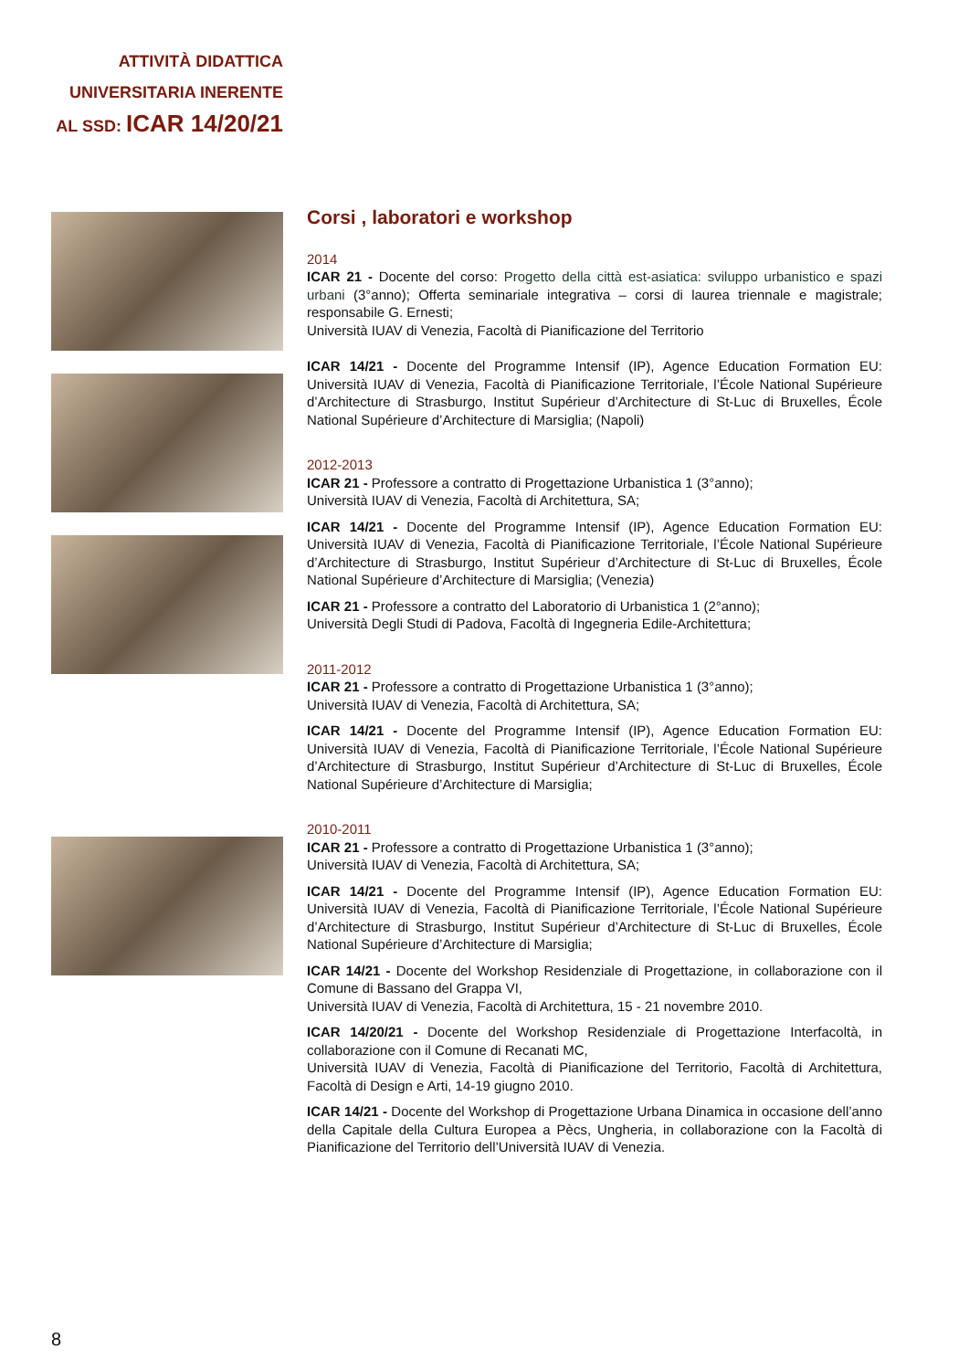ATTIVITÀ DIDATTICA
UNIVERSITARIA INERENTE
AL SSD: ICAR 14/20/21
Corsi , laboratori e workshop
2014
ICAR 21 - Docente del corso: Progetto della città est-asiatica: sviluppo urbanistico e spazi urbani (3°anno); Offerta seminariale integrativa – corsi di laurea triennale e magistrale; responsabile G. Ernesti;
Università IUAV di Venezia, Facoltà di Pianificazione del Territorio
ICAR 14/21 - Docente del Programme Intensif (IP), Agence Education Formation EU: Università IUAV di Venezia, Facoltà di Pianificazione Territoriale, l’École National Supérieure d’Architecture di Strasburgo, Institut Supérieur d’Architecture di St-Luc di Bruxelles, École National Supérieure d’Architecture di Marsiglia; (Napoli)
2012-2013
ICAR 21 - Professore a contratto di Progettazione Urbanistica 1 (3°anno);
Università IUAV di Venezia, Facoltà di Architettura, SA;
ICAR 14/21 - Docente del Programme Intensif (IP), Agence Education Formation EU: Università IUAV di Venezia, Facoltà di Pianificazione Territoriale, l’École National Supérieure d’Architecture di Strasburgo, Institut Supérieur d’Architecture di St-Luc di Bruxelles, École National Supérieure d’Architecture di Marsiglia; (Venezia)
ICAR 21 - Professore a contratto del Laboratorio di Urbanistica 1 (2°anno);
Università Degli Studi di Padova, Facoltà di Ingegneria Edile-Architettura;
2011-2012
ICAR 21 - Professore a contratto di Progettazione Urbanistica 1 (3°anno);
Università IUAV di Venezia, Facoltà di Architettura, SA;
ICAR 14/21 - Docente del Programme Intensif (IP), Agence Education Formation EU: Università IUAV di Venezia, Facoltà di Pianificazione Territoriale, l’École National Supérieure d’Architecture di Strasburgo, Institut Supérieur d’Architecture di St-Luc di Bruxelles, École National Supérieure d’Architecture di Marsiglia;
2010-2011
ICAR 21 - Professore a contratto di Progettazione Urbanistica 1 (3°anno);
Università IUAV di Venezia, Facoltà di Architettura, SA;
ICAR 14/21 - Docente del Programme Intensif (IP), Agence Education Formation EU: Università IUAV di Venezia, Facoltà di Pianificazione Territoriale, l’École National Supérieure d’Architecture di Strasburgo, Institut Supérieur d’Architecture di St-Luc di Bruxelles, École National Supérieure d’Architecture di Marsiglia;
ICAR 14/21 - Docente del Workshop Residenziale di Progettazione, in collaborazione con il Comune di Bassano del Grappa VI,
Università IUAV di Venezia, Facoltà di Architettura, 15 - 21 novembre 2010.
ICAR 14/20/21 - Docente del Workshop Residenziale di Progettazione Interfacoltà, in collaborazione con il Comune di Recanati MC,
Università IUAV di Venezia, Facoltà di Pianificazione del Territorio, Facoltà di Architettura, Facoltà di Design e Arti, 14-19 giugno 2010.
ICAR 14/21 - Docente del Workshop di Progettazione Urbana Dinamica in occasione dell’anno della Capitale della Cultura Europea a Pècs, Ungheria, in collaborazione con la Facoltà di Pianificazione del Territorio dell’Università IUAV di Venezia.
8